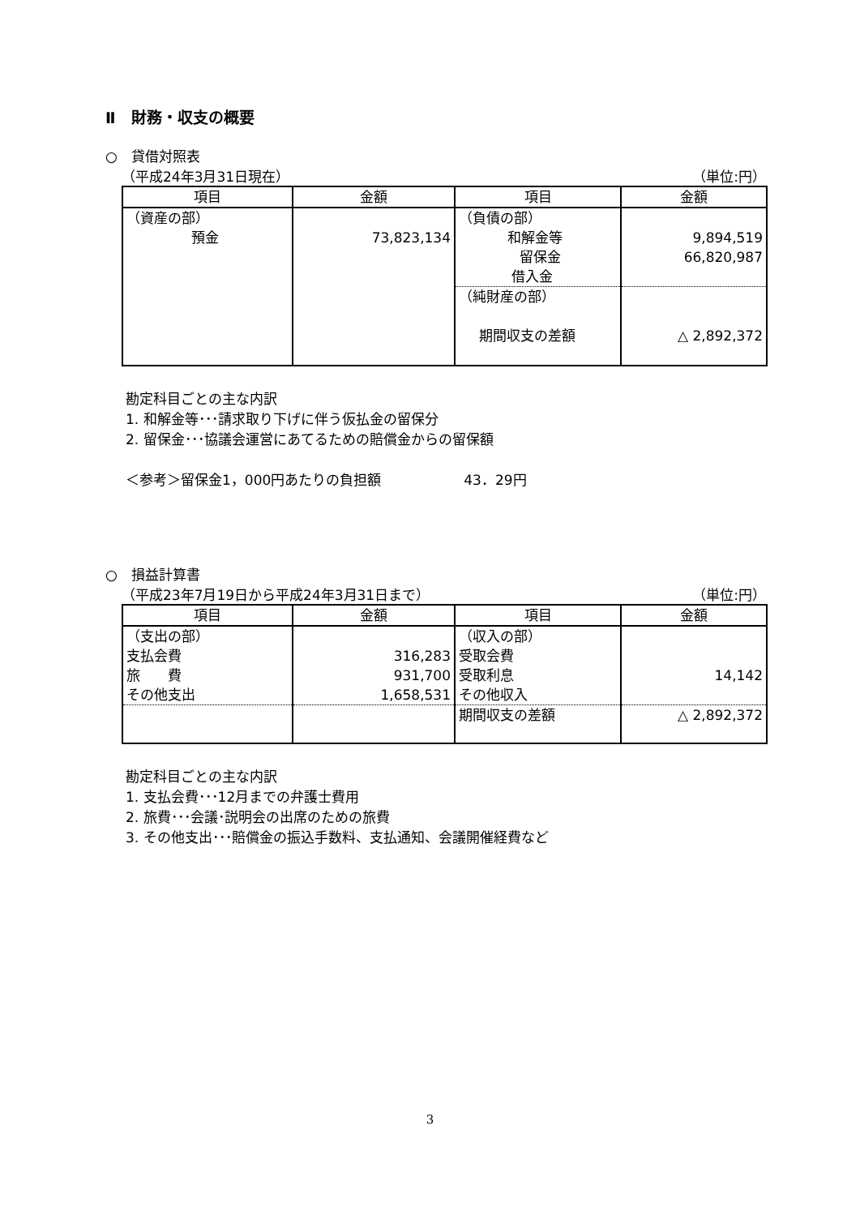Ⅱ　財務・収支の概要
○　貸借対照表
（平成24年3月31日現在） （単位:円）
| 項目 | 金額 | 項目 | 金額 |
| --- | --- | --- | --- |
| （資産の部） 預金 | 73,823,134 | （負債の部） 和解金等 留保金 借入金 | 9,894,519 66,820,987 |
| | | （純財産の部） 期間収支の差額 | △ 2,892,372 |
勘定科目ごとの主な内訳
1. 和解金等･･･請求取り下げに伴う仮払金の留保分
2. 留保金･･･協議会運営にあてるための賠償金からの留保額
＜参考＞留保金1，000円あたりの負担額　　　　　　43．29円
○　損益計算書
（平成23年7月19日から平成24年3月31日まで） （単位:円）
| 項目 | 金額 | 項目 | 金額 |
| --- | --- | --- | --- |
| （支出の部） 支払会費 旅 費 その他支出 | 316,283 931,700 1,658,531 | （収入の部） 受取会費 受取利息 その他収入 | 14,142 |
| | | 期間収支の差額 | △ 2,892,372 |
勘定科目ごとの主な内訳
1. 支払会費･･･12月までの弁護士費用
2. 旅費･･･会議･説明会の出席のための旅費
3. その他支出･･･賠償金の振込手数料、支払通知、会議開催経費など
3